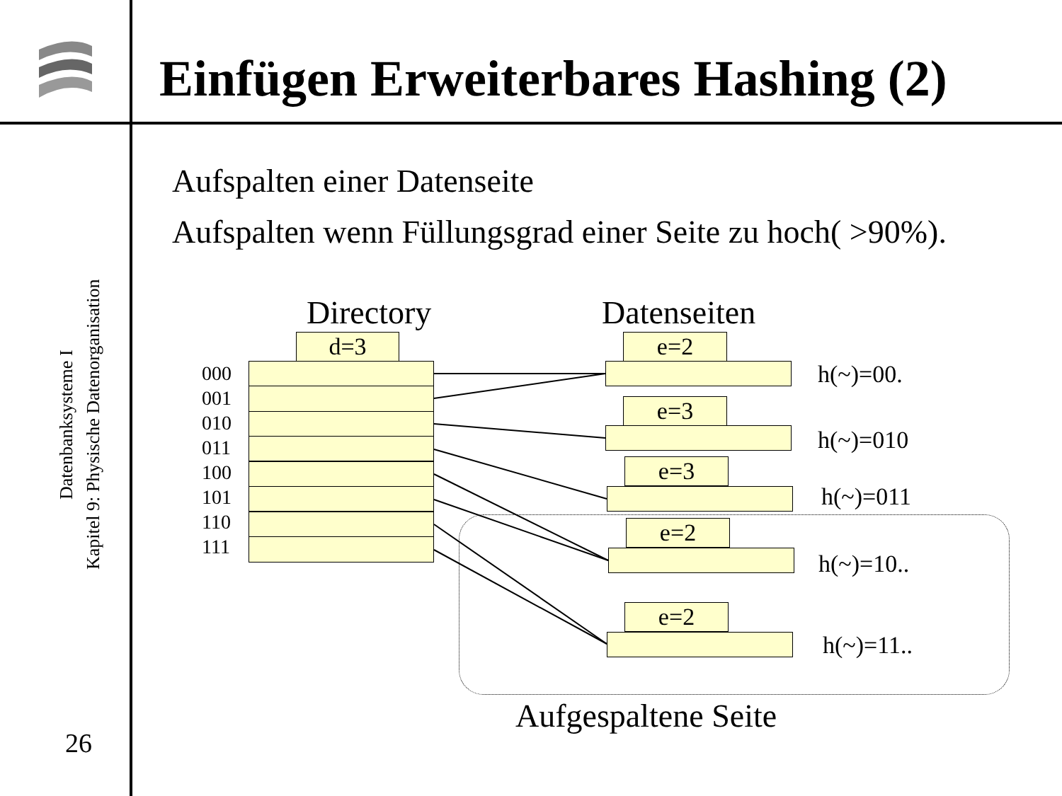Einfügen Erweiterbares Hashing (2)
Datenbanksysteme I
Kapitel 9: Physische Datenorganisation
26
Aufspalten einer Datenseite
Aufspalten wenn Füllungsgrad einer Seite zu hoch( >90%).
Directory Datenseiten
d=3
000
001
010
011
100
101
110
111
e=2
h(~)=00.
e=3
h(~)=010
e=3
h(~)=011
e=2
h(~)=10..
e=2
h(~)=11..
Aufgespaltene Seite